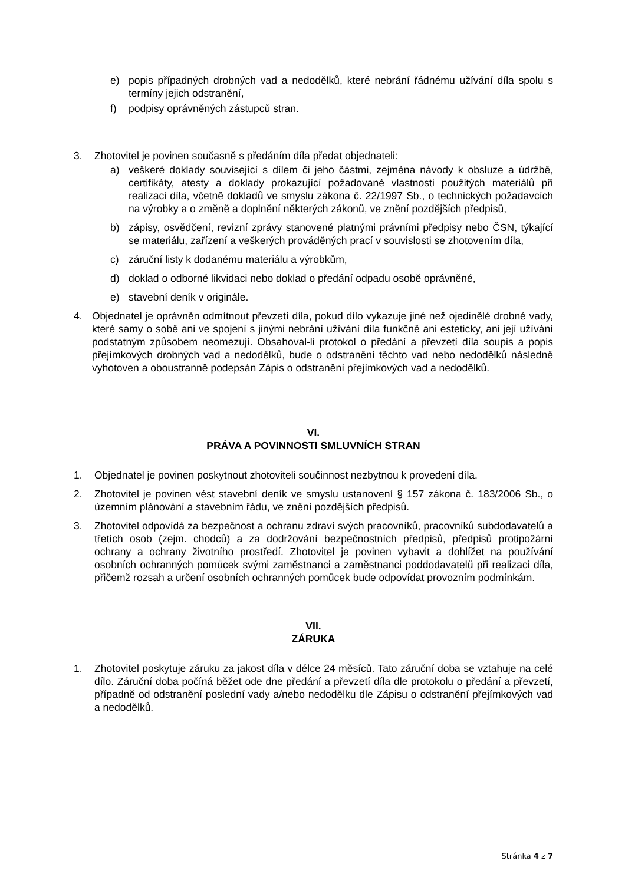e) popis případných drobných vad a nedodělků, které nebrání řádnému užívání díla spolu s termíny jejich odstranění,
f) podpisy oprávněných zástupců stran.
3. Zhotovitel je povinen současně s předáním díla předat objednateli:
a) veškeré doklady související s dílem či jeho částmi, zejména návody k obsluze a údržbě, certifikáty, atesty a doklady prokazující požadované vlastnosti použitých materiálů při realizaci díla, včetně dokladů ve smyslu zákona č. 22/1997 Sb., o technických požadavcích na výrobky a o změně a doplnění některých zákonů, ve znění pozdějších předpisů,
b) zápisy, osvědčení, revizní zprávy stanovené platnými právními předpisy nebo ČSN, týkající se materiálu, zařízení a veškerých prováděných prací v souvislosti se zhotovením díla,
c) záruční listy k dodanému materiálu a výrobkům,
d) doklad o odborné likvidaci nebo doklad o předání odpadu osobě oprávněné,
e) stavební deník v originále.
4. Objednatel je oprávněn odmítnout převzetí díla, pokud dílo vykazuje jiné než ojedinělé drobné vady, které samy o sobě ani ve spojení s jinými nebrání užívání díla funkčně ani esteticky, ani její užívání podstatným způsobem neomezují. Obsahoval-li protokol o předání a převzetí díla soupis a popis přejímkových drobných vad a nedodělků, bude o odstranění těchto vad nebo nedodělků následně vyhotoven a oboustranně podepsán Zápis o odstranění přejímkových vad a nedodělků.
VI.
PRÁVA A POVINNOSTI SMLUVNÍCH STRAN
1. Objednatel je povinen poskytnout zhotoviteli součinnost nezbytnou k provedení díla.
2. Zhotovitel je povinen vést stavební deník ve smyslu ustanovení § 157 zákona č. 183/2006 Sb., o územním plánování a stavebním řádu, ve znění pozdějších předpisů.
3. Zhotovitel odpovídá za bezpečnost a ochranu zdraví svých pracovníků, pracovníků subdodavatelů a třetích osob (zejm. chodců) a za dodržování bezpečnostních předpisů, předpisů protipožární ochrany a ochrany životního prostředí. Zhotovitel je povinen vybavit a dohlížet na používání osobních ochranných pomůcek svými zaměstnanci a zaměstnanci poddodavatelů při realizaci díla, přičemž rozsah a určení osobních ochranných pomůcek bude odpovídat provozním podmínkám.
VII.
ZÁRUKA
1. Zhotovitel poskytuje záruku za jakost díla v délce 24 měsíců. Tato záruční doba se vztahuje na celé dílo. Záruční doba počíná běžet ode dne předání a převzetí díla dle protokolu o předání a převzetí, případně od odstranění poslední vady a/nebo nedodělku dle Zápisu o odstranění přejímkových vad a nedodělků.
Stránka 4 z 7